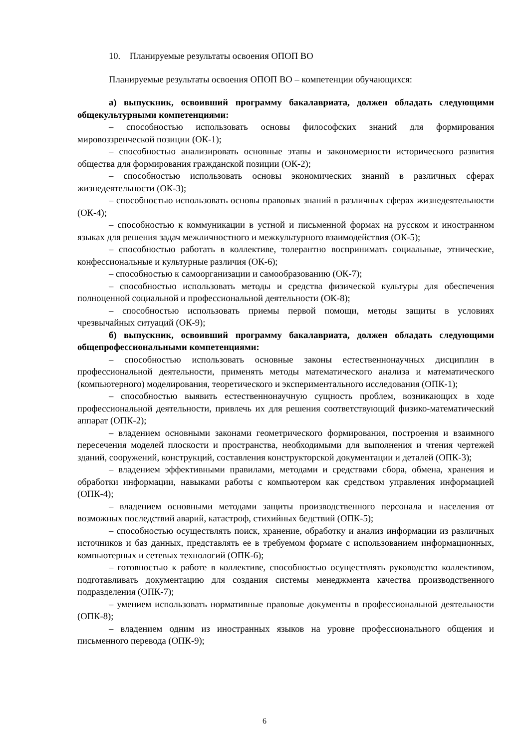10. Планируемые результаты освоения ОПОП ВО
Планируемые результаты освоения ОПОП ВО – компетенции обучающихся:
а) выпускник, освоивший программу бакалавриата, должен обладать следующими общекультурными компетенциями:
– способностью использовать основы философских знаний для формирования мировоззренческой позиции (ОК-1);
– способностью анализировать основные этапы и закономерности исторического развития общества для формирования гражданской позиции (ОК-2);
– способностью использовать основы экономических знаний в различных сферах жизнедеятельности (ОК-3);
– способностью использовать основы правовых знаний в различных сферах жизнедеятельности (ОК-4);
– способностью к коммуникации в устной и письменной формах на русском и иностранном языках для решения задач межличностного и межкультурного взаимодействия (ОК-5);
– способностью работать в коллективе, толерантно воспринимать социальные, этнические, конфессиональные и культурные различия (ОК-6);
– способностью к самоорганизации и самообразованию (ОК-7);
– способностью использовать методы и средства физической культуры для обеспечения полноценной социальной и профессиональной деятельности (ОК-8);
– способностью использовать приемы первой помощи, методы защиты в условиях чрезвычайных ситуаций (ОК-9);
б) выпускник, освоивший программу бакалавриата, должен обладать следующими общепрофессиональными компетенциями:
– способностью использовать основные законы естественнонаучных дисциплин в профессиональной деятельности, применять методы математического анализа и математического (компьютерного) моделирования, теоретического и экспериментального исследования (ОПК-1);
– способностью выявить естественнонаучную сущность проблем, возникающих в ходе профессиональной деятельности, привлечь их для решения соответствующий физико-математический аппарат (ОПК-2);
– владением основными законами геометрического формирования, построения и взаимного пересечения моделей плоскости и пространства, необходимыми для выполнения и чтения чертежей зданий, сооружений, конструкций, составления конструкторской документации и деталей (ОПК-3);
– владением эффективными правилами, методами и средствами сбора, обмена, хранения и обработки информации, навыками работы с компьютером как средством управления информацией (ОПК-4);
– владением основными методами защиты производственного персонала и населения от возможных последствий аварий, катастроф, стихийных бедствий (ОПК-5);
– способностью осуществлять поиск, хранение, обработку и анализ информации из различных источников и баз данных, представлять ее в требуемом формате с использованием информационных, компьютерных и сетевых технологий (ОПК-6);
– готовностью к работе в коллективе, способностью осуществлять руководство коллективом, подготавливать документацию для создания системы менеджмента качества производственного подразделения (ОПК-7);
– умением использовать нормативные правовые документы в профессиональной деятельности (ОПК-8);
– владением одним из иностранных языков на уровне профессионального общения и письменного перевода (ОПК-9);
6